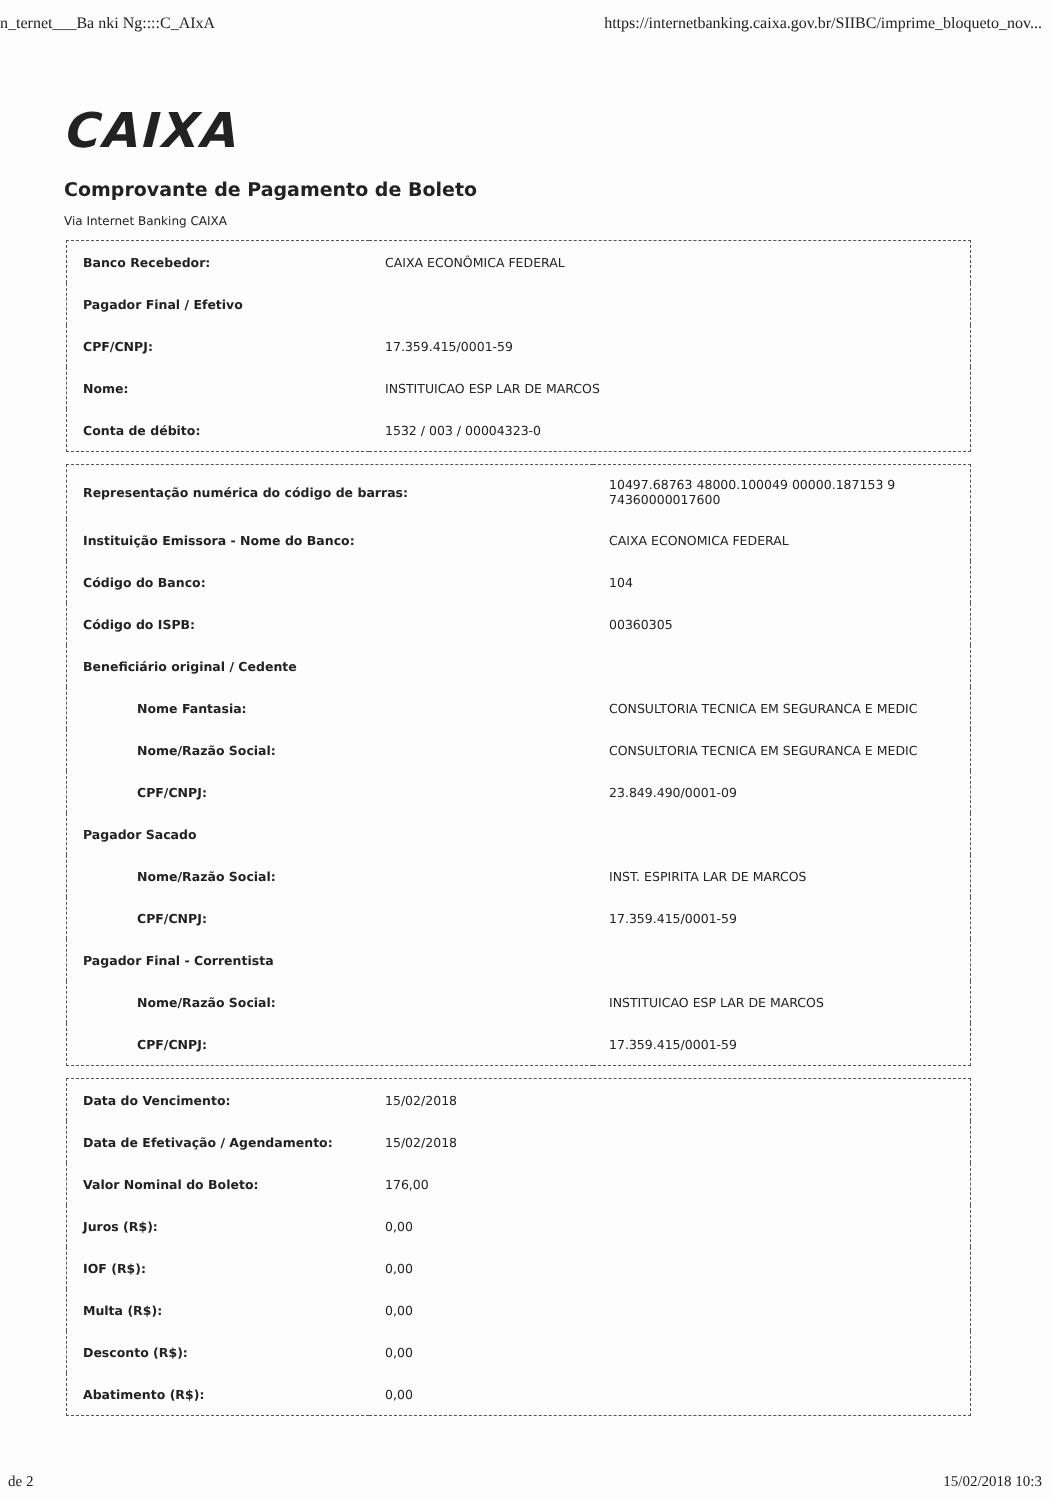n_ternet___Ba nki Ng::::C_AIxA https://internetbanking.caixa.gov.br/SIIBC/imprime_bloqueto_nov...
CAIXA
Comprovante de Pagamento de Boleto
Via Internet Banking CAIXA
| Banco Recebedor: | CAIXA ECONÔMICA FEDERAL |
| Pagador Final / Efetivo | |
| CPF/CNPJ: | 17.359.415/0001-59 |
| Nome: | INSTITUICAO ESP LAR DE MARCOS |
| Conta de débito: | 1532 / 003 / 00004323-0 |
| Representação numérica do código de barras: | 10497.68763 48000.100049 00000.187153 9 74360000017600 |
| Instituição Emissora - Nome do Banco: | CAIXA ECONOMICA FEDERAL |
| Código do Banco: | 104 |
| Código do ISPB: | 00360305 |
| Beneficiário original / Cedente | |
| Nome Fantasia: | CONSULTORIA TECNICA EM SEGURANCA E MEDIC |
| Nome/Razão Social: | CONSULTORIA TECNICA EM SEGURANCA E MEDIC |
| CPF/CNPJ: | 23.849.490/0001-09 |
| Pagador Sacado | |
| Nome/Razão Social: | INST. ESPIRITA LAR DE MARCOS |
| CPF/CNPJ: | 17.359.415/0001-59 |
| Pagador Final - Correntista | |
| Nome/Razão Social: | INSTITUICAO ESP LAR DE MARCOS |
| CPF/CNPJ: | 17.359.415/0001-59 |
| Data do Vencimento: | 15/02/2018 |
| Data de Efetivação / Agendamento: | 15/02/2018 |
| Valor Nominal do Boleto: | 176,00 |
| Juros (R$): | 0,00 |
| IOF (R$): | 0,00 |
| Multa (R$): | 0,00 |
| Desconto (R$): | 0,00 |
| Abatimento (R$): | 0,00 |
de 2 15/02/2018 10:3